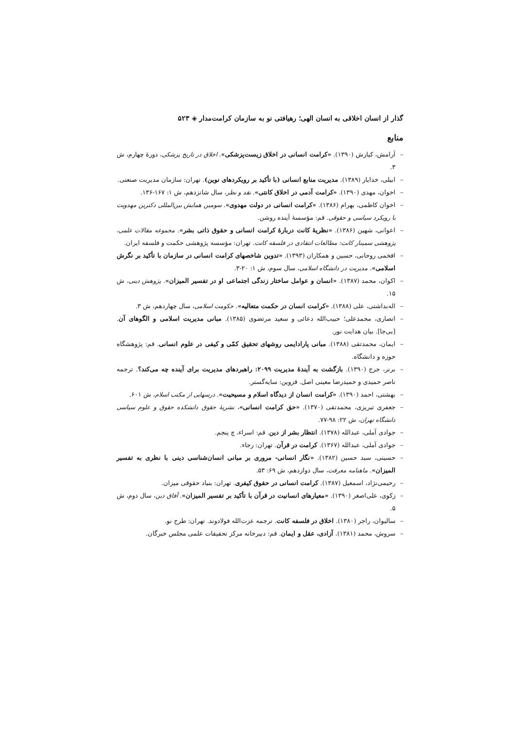گذار از انسان اخلاقی به انسان الهی؛ رهیافتی نو به سازمان کرامت‌مدار ◈ ۵۲۳
منابع
– آرامش، کیارش (۱۳۹۰). «کرامت انسانی در اخلاق زیست‌پزشکی». اخلاق در تاریخ پزشکی، دورهٔ چهارم، ش ۳.
– ابیلی، خدایار (۱۳۸۹). مدیریت منابع انسانی (با تأکید بر رویکردهای نوین). تهران: سازمان مدیریت صنعتی.
– اخوان، مهدی (۱۳۹۰). «کرامت آدمی در اخلاق کانتی». نقد و نظر، سال شانزدهم، ش ۱: ۱۶۷-۱۳۶.
– اخوان کاظمی، بهرام (۱۳۸۶). «کرامت انسانی در دولت مهدوی». سومین همایش بین‌المللی دکترین مهدویت با رویکرد سیاسی و حقوقی. قم: مؤسسهٔ آینده روشن.
– اعوانی، شهین (۱۳۸۶). «نظریهٔ کانت دربارهٔ کرامت انسانی و حقوق ذاتی بشر». مجموعه مقالات علمی، پژوهشی سمینار کانت: مطالعات انتقادی در فلسفه کانت. تهران: مؤسسه پژوهشی حکمت و فلسفه ایران.
– افخمی روحانی، حسین و همکاران (۱۳۹۳). «تدوین شاخصهای کرامت انسانی در سازمان با تأکید بر نگرش اسلامی». مدیریت در دانشگاه اسلامی، سال سوم، ش ۱: ۲۰-۳.
– اکوان، محمد (۱۳۸۷). «انسان و عوامل ساختار زندگی اجتماعی او در تفسیر المیزان». پژوهش دینی، ش ۱۵.
– اله‌بداشتی، علی (۱۳۸۸). «کرامت انسان در حکمت متعالیه». حکومت اسلامی، سال چهاردهم، ش ۳.
– انصاری، محمدعلی؛ حبیب‌الله دعائی و سعید مرتضوی (۱۳۸۵). مبانی مدیریت اسلامی و الگوهای آن. [بی‌جا]. بیان هدایت نور.
– ایمان، محمدتقی (۱۳۸۸). مبانی پارادایمی روشهای تحقیق کمّی و کیفی در علوم انسانی. قم: پژوهشگاه حوزه و دانشگاه.
– برنر، جرج (۱۳۹۰). بازگشت به آیندهٔ مدیریت ۲۰۹۹: راهبردهای مدیریت برای آینده چه می‌کند؟. ترجمه ناصر حمیدی و حمیدرضا معینی اصل. قزوین: سایه‌گستر.
– بهشتی، احمد (۱۳۹۰). «کرامت انسان از دیدگاه اسلام و مسیحیت». درسهایی از مکتب اسلام، ش ۶۰۱.
– جعفری تبریزی، محمدتقی (۱۳۷۰). «حق کرامت انسانی»، نشریهٔ حقوق دانشکده حقوق و علوم سیاسی دانشگاه تهران، ش ۲۲: ۹۸-۷۷.
– جوادی آملی، عبدالله (۱۳۷۸). انتظار بشر از دین. قم: اسراء، چ پنجم.
– جوادی آملی، عبدالله (۱۳۶۷). کرامت در قرآن. تهران: رجاء.
– حسینی، سید حسین (۱۳۸۲). «نگار انسانی- مروری بر مبانی انسان‌شناسی دینی با نظری به تفسیر المیزان». ماهنامه معرفت، سال دوازدهم، ش ۶۹: ۵۳.
– رحیمی‌نژاد، اسمعیل (۱۳۸۷). کرامت انسانی در حقوق کیفری. تهران: بنیاد حقوقی میزان.
– زکوی، علی‌اصغر (۱۳۹۰). «معیارهای انسانیت در قرآن با تأکید بر تفسیر المیزان». آفاق دین، سال دوم، ش ۵.
– سالیوان، راجر (۱۳۸۰). اخلاق در فلسفه کانت. ترجمه عزت‌الله فولادوند. تهران: طرح نو.
– سروش، محمد (۱۳۸۱). آزادی، عقل و ایمان. قم: دبیرخانه مرکز تحقیقات علمی مجلس خبرگان.